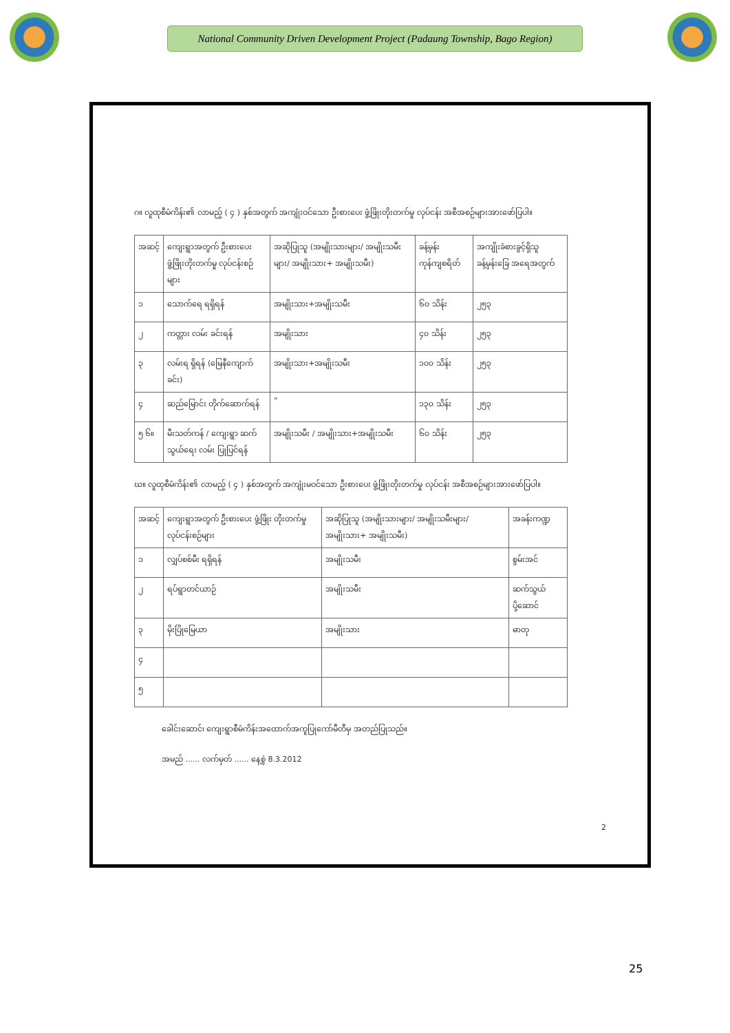National Community Driven Development Project (Padaung Township, Bago Region)
ဂ။ လူထုစီမံကိန်း၏ လာမည့် ( ၄ ) နှစ်အတွက် အကျုံးဝင်သော ဦးစားပေး ဖွံ့ဖြိုးတိုးတက်မှု လုပ်ငန်း အစီအစဉ်များအားဖော်ပြပါ။
| အဆင့် | ကျေးရွာအတွက် ဦးစားပေး ဖွံ့ဖြိုးတိုးတက်မှု လုပ်ငန်းစဉ်များ | အဆိုပြုသူ (အမျိုးသားများ/ အမျိုးသမီးများ/ အမျိုးသား+ အမျိုးသမီး) | ခန့်မှန်းကုန်ကျစရိတ် | အကျိုးခံစားခွင့်ရှိသူ ခန့်မှန်းခြေ အရေအတွက် |
| ၁ | သောက်ရေ ရရှိရန် | အမျိုးသား+အမျိုးသမီး | ၆၀ သိန်း | ၂၅၃ |
| ၂ | ကတ္တား လမ်း ခင်းရန် | အမျိုးသား | ၄၀ သိန်း | ၂၅၃ |
| ၃ | လမ်းရ ရှိရန် (မြေနီကျောက်ခင်း) | အမျိုးသား+အမျိုးသမီး | ၁၀၀ သိန်း | ၂၅၃ |
| ၄ | ဆည်မြောင်း တိုက်ဆောက်ရန် | " | ၁၃၀ သိန်း | ၂၅၃ |
| ၅ ၆။ | မီးသတ်ကန် / ကျေးရွာ ဆက်သွယ်ရေး လမ်း ပြုပြင်ရန် | အမျိုးသမီး / အမျိုးသား+အမျိုးသမီး | ၆၀ သိန်း | ၂၅၃ |
ဃ။ လူထုစီမံကိန်း၏ လာမည့် ( ၄ ) နှစ်အတွက် အကျုံးမဝင်သော ဦးစားပေး ဖွံ့ဖြိုးတိုးတက်မှု လုပ်ငန်း အစီအစဉ်များအားဖော်ပြပါ။
| အဆင့် | ကျေးရွာအတွက် ဦးစားပေး ဖွံ့ဖြိုး တိုးတက်မှု လုပ်ငန်းစဉ်များ | အဆိုပြုသူ (အမျိုးသားများ/ အမျိုးသမီးများ/အမျိုးသား+ အမျိုးသမီး) | အခန်းကဏ္ဍ |
| ၁ | လျှပ်စစ်မီး ရရှိရန် | အမျိုးသမီး | စွမ်းအင် |
| ၂ | ရပ်ရွာတင်ယာဉ် | အမျိုးသမီး | ဆက်သွယ်ပို့ဆောင် |
| ၃ | မိုးပြိုမြေယာ | အမျိုးသား | ဓာတု |
| ၄ | | | |
| ၅ | | | |
ခေါင်းဆောင်၊ ကျေးရွာစီမံကိန်းအထောက်အကူပြုကော်မီတီမှ အတည်ပြုသည်။
အမည် ...... လက်မှတ် ...... နေ့စွဲ 8.3.2012
2
25